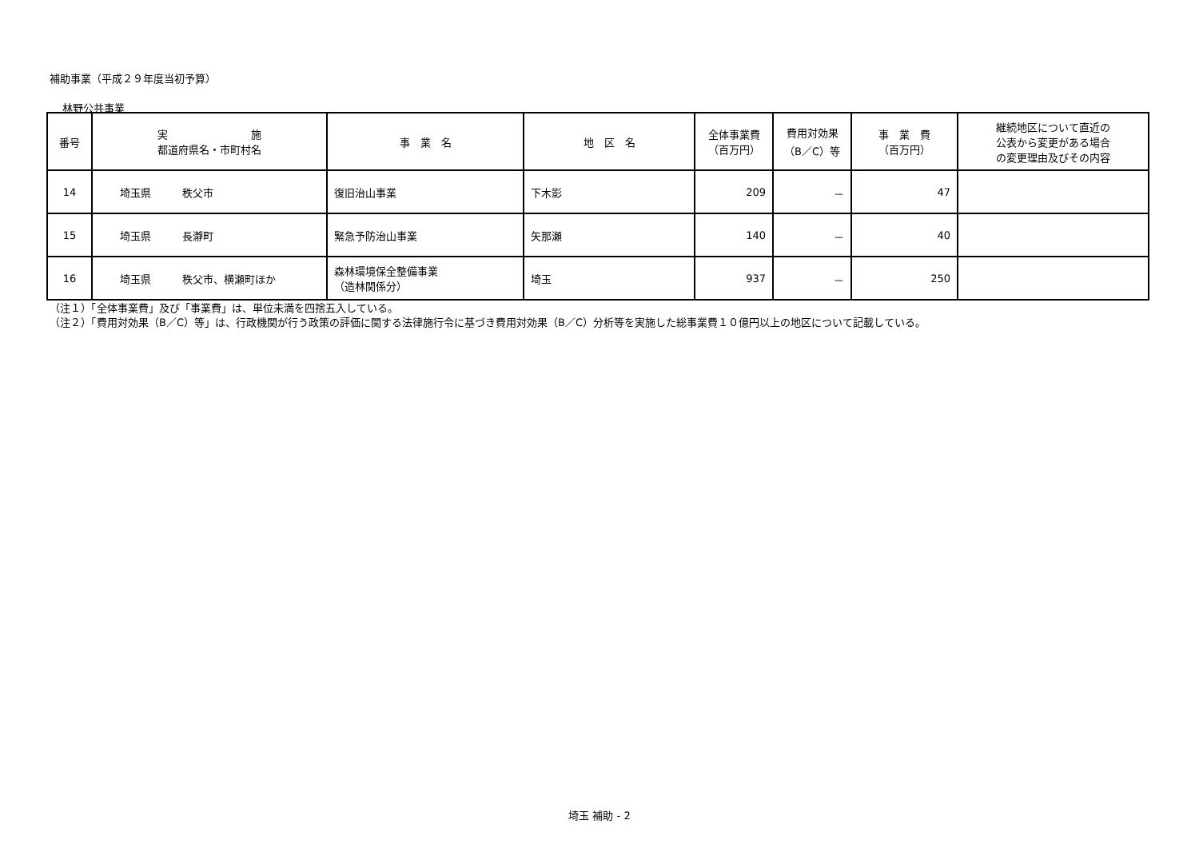補助事業（平成２９年度当初予算）
林野公共事業
| 番号 | 実 施 都道府県名・市町村名 | 事 業 名 | 地 区 名 | 全体事業費 （百万円） | 費用対効果 （B／C）等 | 事 業 費 （百万円） | 継続地区について直近の 公表から変更がある場合 の変更理由及びその内容 |
| --- | --- | --- | --- | --- | --- | --- | --- |
| 14 | 埼玉県 秩父市 | 復旧治山事業 | 下木影 | 209 | － | 47 | |
| 15 | 埼玉県 長瀞町 | 緊急予防治山事業 | 矢那瀬 | 140 | － | 40 | |
| 16 | 埼玉県 秩父市、横瀬町ほか | 森林環境保全整備事業 （造林関係分） | 埼玉 | 937 | － | 250 | |
（注１）「全体事業費」及び「事業費」は、単位未満を四捨五入している。
（注２）「費用対効果（B／C）等」は、行政機関が行う政策の評価に関する法律施行令に基づき費用対効果（B／C）分析等を実施した総事業費１０億円以上の地区について記載している。
埼玉 補助 - 2